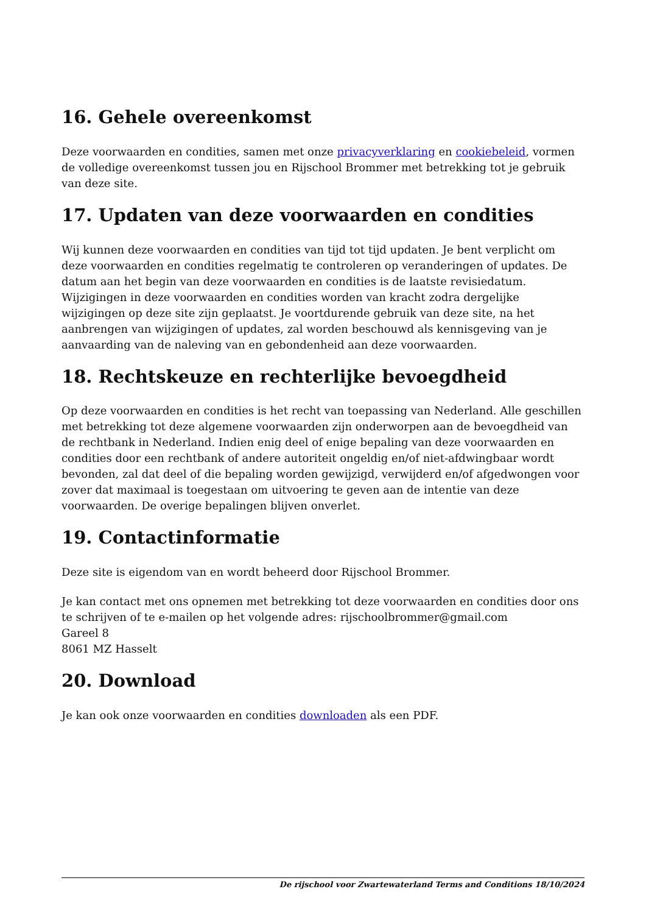16. Gehele overeenkomst
Deze voorwaarden en condities, samen met onze privacyverklaring en cookiebeleid, vormen de volledige overeenkomst tussen jou en Rijschool Brommer met betrekking tot je gebruik van deze site.
17. Updaten van deze voorwaarden en condities
Wij kunnen deze voorwaarden en condities van tijd tot tijd updaten. Je bent verplicht om deze voorwaarden en condities regelmatig te controleren op veranderingen of updates. De datum aan het begin van deze voorwaarden en condities is de laatste revisiedatum. Wijzigingen in deze voorwaarden en condities worden van kracht zodra dergelijke wijzigingen op deze site zijn geplaatst. Je voortdurende gebruik van deze site, na het aanbrengen van wijzigingen of updates, zal worden beschouwd als kennisgeving van je aanvaarding van de naleving van en gebondenheid aan deze voorwaarden.
18. Rechtskeuze en rechterlijke bevoegdheid
Op deze voorwaarden en condities is het recht van toepassing van Nederland. Alle geschillen met betrekking tot deze algemene voorwaarden zijn onderworpen aan de bevoegdheid van de rechtbank in Nederland. Indien enig deel of enige bepaling van deze voorwaarden en condities door een rechtbank of andere autoriteit ongeldig en/of niet-afdwingbaar wordt bevonden, zal dat deel of die bepaling worden gewijzigd, verwijderd en/of afgedwongen voor zover dat maximaal is toegestaan om uitvoering te geven aan de intentie van deze voorwaarden. De overige bepalingen blijven onverlet.
19. Contactinformatie
Deze site is eigendom van en wordt beheerd door Rijschool Brommer.
Je kan contact met ons opnemen met betrekking tot deze voorwaarden en condities door ons te schrijven of te e-mailen op het volgende adres: rijschoolbrommer@gmail.com
Gareel 8
8061 MZ Hasselt
20. Download
Je kan ook onze voorwaarden en condities downloaden als een PDF.
De rijschool voor Zwartewaterland Terms and Conditions 18/10/2024